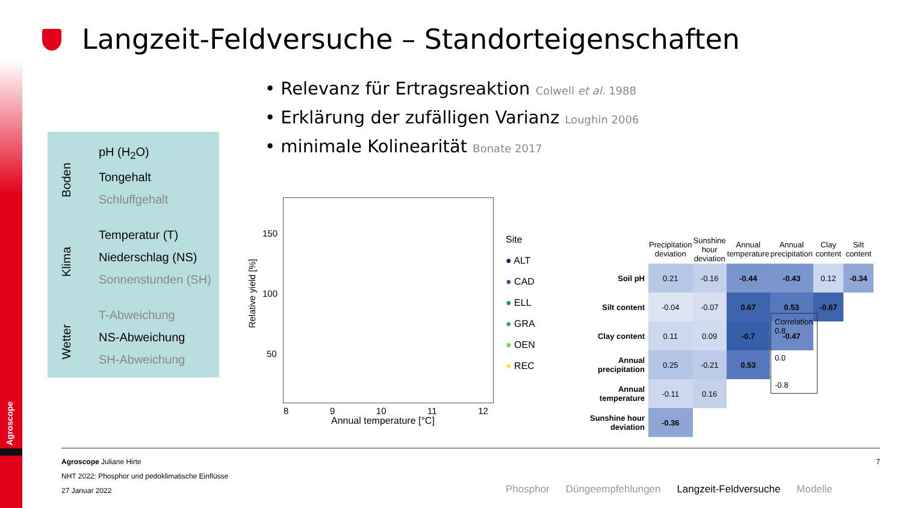Agroscope
Langzeit-Feldversuche – Standorteigenschaften
• Relevanz für Ertragsreaktion Colwell et al. 1988
• Erklärung der zufälligen Varianz Loughin 2006
• minimale Kolinearität Bonate 2017
Boden
pH (H<sub>2</sub>O)
Tongehalt
Schluffgehalt
Klima
Temperatur (T)
Niederschlag (NS)
Sonnenstunden (SH)
Wetter
T-Abweichung
NS-Abweichung
SH-Abweichung
Relative yield [%]
150
100
50
8 9 10 11 12
Annual temperature [°C]
Site
● ALT
● CAD
● ELL
● GRA
● OEN
● REC
| | Precipitation deviation | Sunshine hour deviation | Annual temperature | Annual precipitation | Clay content | Silt content |
| Soil pH | 0.21 | -0.16 | -0.44 | -0.43 | 0.12 | -0.34 |
| Silt content | -0.04 | -0.07 | 0.67 | 0.53 | -0.67 | |
| Clay content | 0.11 | 0.09 | -0.7 | -0.47 | | |
| Annual precipitation | 0.25 | -0.21 | 0.53 | | | |
| Annual temperature | -0.11 | 0.16 | | | | |
| Sunshine hour deviation | -0.36 | | | | | |
Correlation
0.8
0.0
-0.8
Agroscope Juliane Hirte 7
NHT 2022: Phosphor und pedoklimatische Einflüsse
27 Januar 2022
Phosphor Düngeempfehlungen Langzeit-Feldversuche Modelle